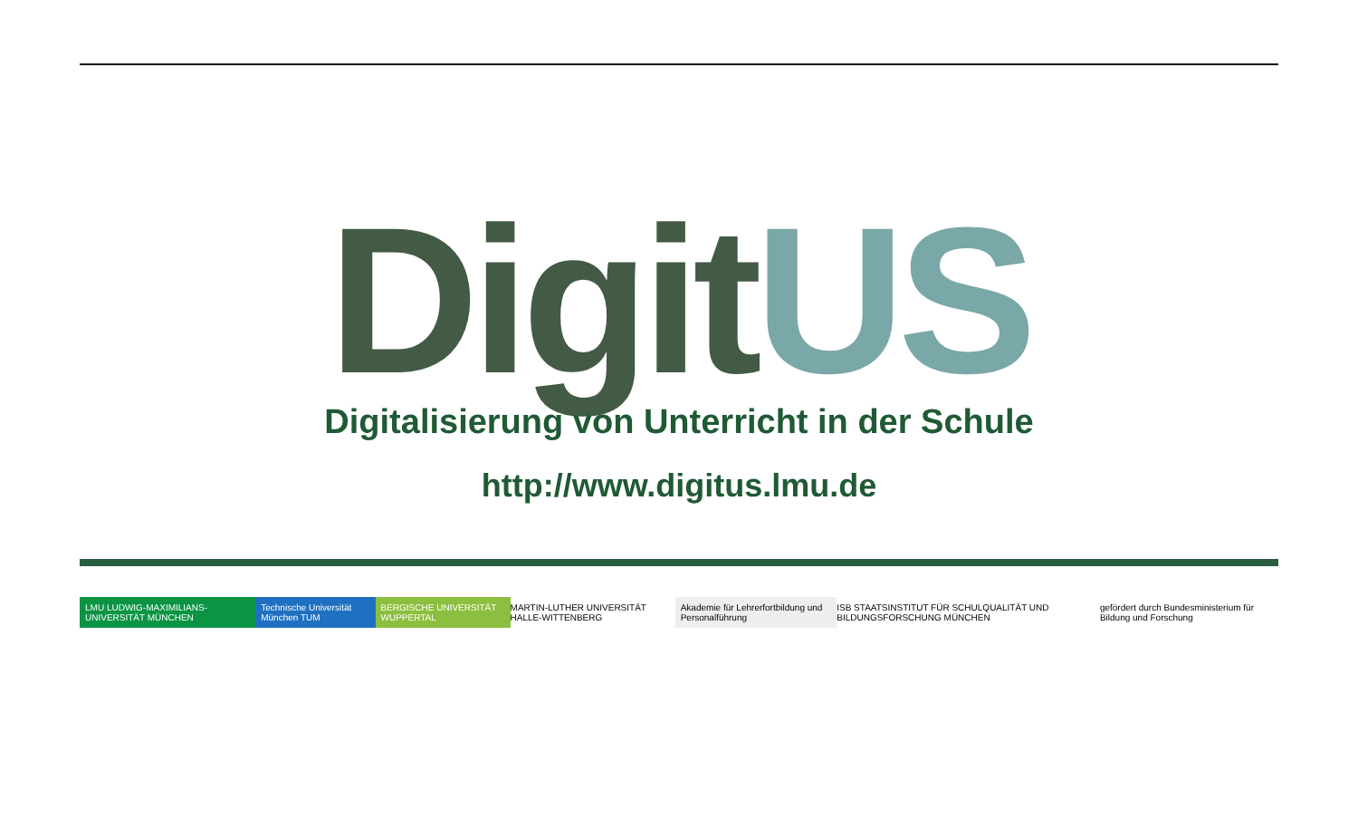DigitUS
Digitalisierung von Unterricht in der Schule
http://www.digitus.lmu.de
LMU LUDWIG-MAXIMILIANS-UNIVERSITÄT MÜNCHEN
Technische Universität München TUM
BERGISCHE UNIVERSITÄT WUPPERTAL
MARTIN-LUTHER UNIVERSITÄT HALLE-WITTENBERG
Akademie für Lehrerfortbildung und Personalführung
ISB STAATSINSTITUT FÜR SCHULQUALITÄT UND BILDUNGSFORSCHUNG MÜNCHEN
gefördert durch Bundesministerium für Bildung und Forschung